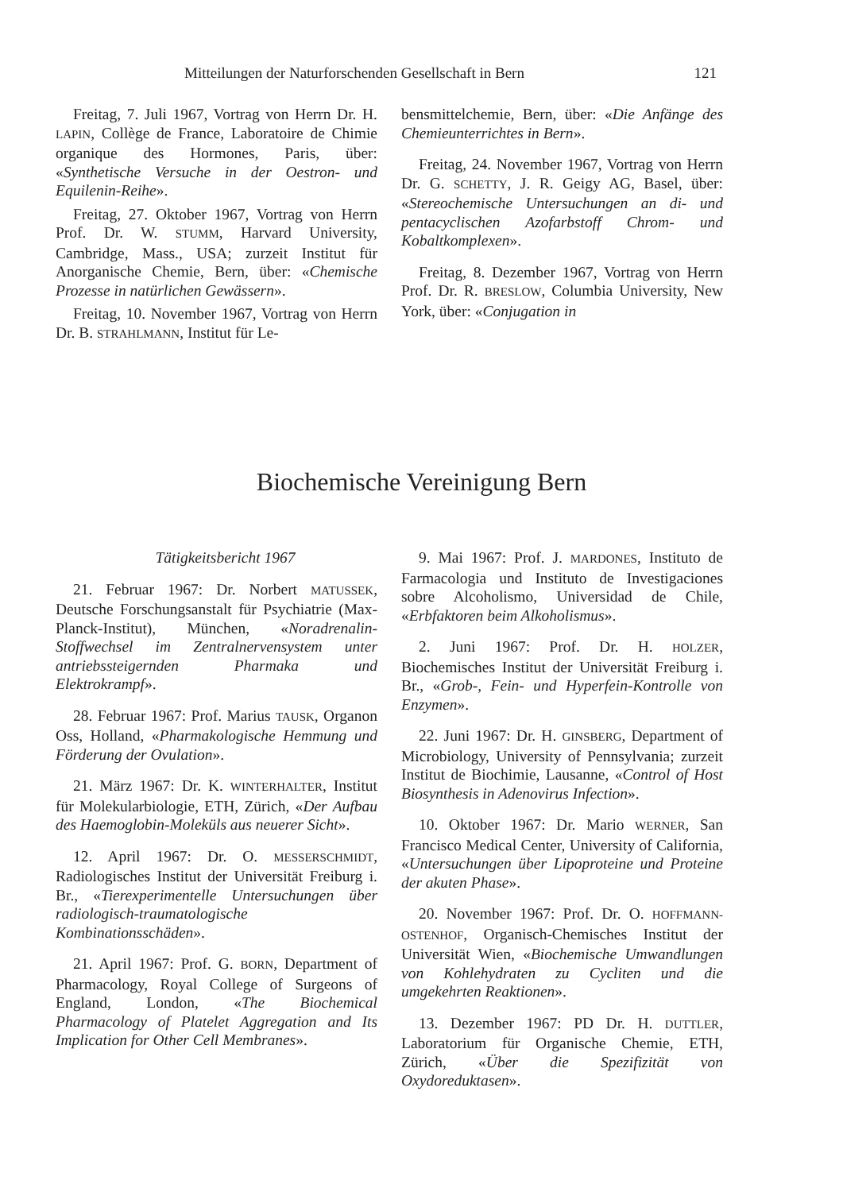Mitteilungen der Naturforschenden Gesellschaft in Bern 121
Freitag, 7. Juli 1967, Vortrag von Herrn Dr. H. LAPIN, Collège de France, Laboratoire de Chimie organique des Hormones, Paris, über: «Synthetische Versuche in der Oestron- und Equilenin-Reihe».
Freitag, 27. Oktober 1967, Vortrag von Herrn Prof. Dr. W. STUMM, Harvard University, Cambridge, Mass., USA; zurzeit Institut für Anorganische Chemie, Bern, über: «Chemische Prozesse in natürlichen Gewässern».
Freitag, 10. November 1967, Vortrag von Herrn Dr. B. STRAHLMANN, Institut für Le-
bensmittelchemie, Bern, über: «Die Anfänge des Chemieunterrichtes in Bern».
Freitag, 24. November 1967, Vortrag von Herrn Dr. G. SCHETTY, J. R. Geigy AG, Basel, über: «Stereochemische Untersuchungen an di- und pentacyclischen Azofarbstoff Chrom- und Kobaltkomplexen».
Freitag, 8. Dezember 1967, Vortrag von Herrn Prof. Dr. R. BRESLOW, Columbia University, New York, über: «Conjugation in
Biochemische Vereinigung Bern
Tätigkeitsbericht 1967
21. Februar 1967: Dr. Norbert MATUSSEK, Deutsche Forschungsanstalt für Psychiatrie (Max-Planck-Institut), München, «Noradrenalin-Stoffwechsel im Zentralnervensystem unter antriebssteigernden Pharmaka und Elektrokrampf».
28. Februar 1967: Prof. Marius TAUSK, Organon Oss, Holland, «Pharmakologische Hemmung und Förderung der Ovulation».
21. März 1967: Dr. K. WINTERHALTER, Institut für Molekularbiologie, ETH, Zürich, «Der Aufbau des Haemoglobin-Moleküls aus neuerer Sicht».
12. April 1967: Dr. O. MESSERSCHMIDT, Radiologisches Institut der Universität Freiburg i. Br., «Tierexperimentelle Untersuchungen über radiologisch-traumatologische Kombinationsschäden».
21. April 1967: Prof. G. BORN, Department of Pharmacology, Royal College of Surgeons of England, London, «The Biochemical Pharmacology of Platelet Aggregation and Its Implication for Other Cell Membranes».
9. Mai 1967: Prof. J. MARDONES, Instituto de Farmacologia und Instituto de Investigaciones sobre Alcoholismo, Universidad de Chile, «Erbfaktoren beim Alkoholismus».
2. Juni 1967: Prof. Dr. H. HOLZER, Biochemisches Institut der Universität Freiburg i. Br., «Grob-, Fein- und Hyperfein-Kontrolle von Enzymen».
22. Juni 1967: Dr. H. GINSBERG, Department of Microbiology, University of Pennsylvania; zurzeit Institut de Biochimie, Lausanne, «Control of Host Biosynthesis in Adenovirus Infection».
10. Oktober 1967: Dr. Mario WERNER, San Francisco Medical Center, University of California, «Untersuchungen über Lipoproteine und Proteine der akuten Phase».
20. November 1967: Prof. Dr. O. HOFFMANN-OSTENHOF, Organisch-Chemisches Institut der Universität Wien, «Biochemische Umwandlungen von Kohlehydraten zu Cycliten und die umgekehrten Reaktionen».
13. Dezember 1967: PD Dr. H. DUTTLER, Laboratorium für Organische Chemie, ETH, Zürich, «Über die Spezifizität von Oxydoreduktasen».